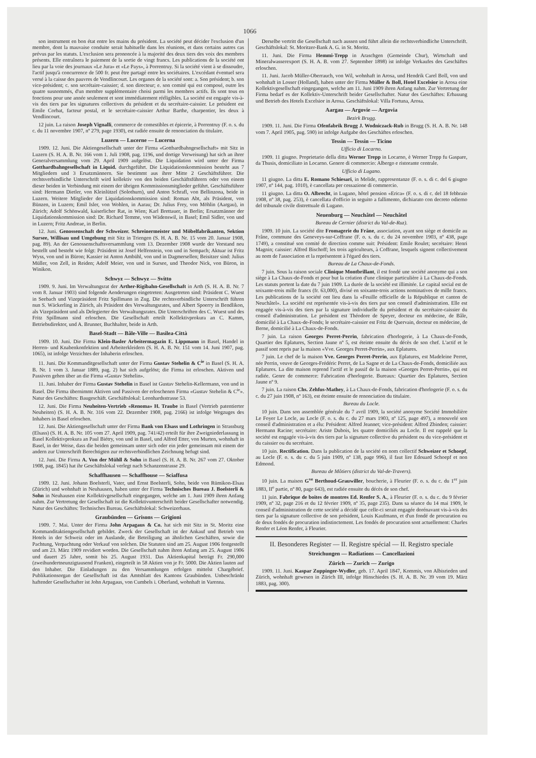1066
son instrument en bon état entre les mains du président. La société peut décider l'exclusion d'un membre, dont la mauvaise conduite serait habituelle dans les réunions, et dans certains autres cas prévus par les statuts. L'exclusion sera prononcée à la majorité des deux tiers des voix des membres présents. Elle entraînera le paiement de la sortie de vingt francs. Les publications de la société ont lieu par la voie des journaux «Le Jura» et «Le Pays», à Porrentruy. Si la société vient à se dissoudre, l'actif jusqu'à concurrence de 500 fr. peut être partagé entre les sociétaires. L'excédant éventuel sera versé à la caisse des pauvres de Vendlincourt. Les organes de la société sont: a. Son président; b. son vice-président; c. son secrétaire-caissier; d. son directeur; e. son comité qui est composé, outre les quatre susnommés, d'un membre supplémentaire choisi parmi les membres actifs. Ils sont tous en fonctions pour une année seulement et sont immédiatement rééligibles. La société est engagée vis-à-vis des tiers par les signatures collectives du président et du secrétaire-caissier. Le président est Emile Corbat, facteur postal, et le secrétaire-caissier Arthur Barthe, charpentier, les deux à Vendlincourt.
12 juin. La raison Joseph Vignalli, commerce de comestibles et épicerie, à Porrentruy (F. o. s. du c. du 11 novembre 1907, nº 279, page 1930), est radiée ensuite de renonciation du titulaire.
Luzern — Lucerne — Lucerna
1909. 12. Juni. Die Aktiengesellschaft unter der Firma «Gottbardbahngesellschaft» mit Sitz in Luzern (S. H. A. B. Nr. 166 vom 1. Juli 1908, pag. 1196, und dortige Verweisung) hat sich an ihrer Generalversammlung vom 29. April 1909 aufgelöst. Die Liquidation wird unter der Firma Gotthardbahngesellschaft in Liquid. durchgeführt. Die Liquidationskommission besteht aus 7 Mitgliedern und 3 Ersatzmännern. Sie bestimmt aus ihrer Mitte 2 Geschäftsführer. Die rechtsverbindliche Unterschrift wird kollektiv von den beiden Geschäftsführern oder von einem dieser beiden in Verbindung mit einem der übrigen Kommissionsmitglieder geführt. Geschäftsführer sind: Hermann Dietler, von Kleinlützel (Solothurn), und Anton Schrafl, von Bellinzona, beide in Luzern. Weitere Mitglieder der Liquidationskommission sind: Roman Abt, als Präsident, von Bünzen, in Luzern; Emil Isler, von Wohlen, in Aarau; Dr. Julius Frey, von Möhlin (Aargau), in Zürich; Adolf Schönwald, kaiserlicher Rat, in Wien; Karl Brettauer, in Berlin; Ersatzmänner der Liquidationskommission sind: Dr. Richard Temme, von Wädenswil, in Basel; Emil Sidler, von und in Luzern; Fritz Andreae, in Berlin.
12. Juni. Genossenschaft der Schweizer. Schreinermeister und Möbelfabrikanten, Sektion Sursee, Willisau und Umgebung mit Sitz in Triengen (S. H. A. B. Nr. 15 vom 20. Januar 1908, pag. 89). An der Genossenschaftsversammlung vom 13. Dezember 1908 wurde der Vorstand neu bestellt und besteht wie folgt: Präsident ist Josef Helfenstein, von und in Sempach; Aktuar ist Fritz Wyss, von und in Büron; Kassier ist Anton Ambühl, von und in Dagmersellen; Beisitzer sind: Julius Müller, von Zell, in Reiden; Adolf Meier, von und in Sursee, und Theodor Nick, von Büron, in Winikon.
Schwyz — Schwyz — Svitto
1909. 9. Juni. Im Verwaltungsrat der Arther-Rigibahn-Gesellschaft in Arth (S. H. A. B. Nr. 7 vom 8. Januar 1903) sind folgende Aenderungen eingetreten: Ausgetreten sind: Präsident C. Wuest in Seebach und Vizepräsident Fritz Spillmann in Zug. Die rechtsverbindliche Unterschrift führen nun S. Wäckerling in Zürich, als Präsident des Verwaltungsrates, und Albert Spoerry in Bendlikon, als Vizepräsident und als Delegierter des Verwaltungsrates. Die Unterschriften des C. Wuest und des Fritz Spillmann sind erloschen. Die Gesellschaft erteilt Kollektivprokura an C. Kamm, Betriebsdirektor, und A. Brunner, Buchhalter, beide in Arth.
Basel-Stadt — Bâle-Ville — Basilea-Città
1909. 10. Juni. Die Firma Klein-Basler Arbeitermagazin E. Lippmann in Basel, Handel in Herren- und Knabenkonfektion und Arbeiterkleidern (S. H. A. B. Nr. 151 vom 14. Juni 1907, pag. 1065), ist infolge Verzichtes der Inhaberin erloschen.
11. Juni. Die Kommanditgesellschaft unter der Firma Gustav Stehelin & C<sup>ie</sup> in Basel (S. H. A. B. Nr. 1 vom 3. Januar 1889, pag. 2) hat sich aufgelöst; die Firma ist erloschen. Aktiven und Passiven gehen über an die Firma «Gustav Stehelin».
11. Juni. Inhaber der Firma Gustav Stehelin in Basel ist Gustav Stehelin-Kellermann, von und in Basel. Die Firma übernimmt Aktiven und Passiven der erloschenen Firma «Gustav Stehelin & C<sup>ie</sup>». Natur des Geschäftes: Baugeschäft. Geschäftslokal: Leonhardsstrasse 53.
12. Juni. Die Firma Neuheiten-Vertrieb «Renoma» H. Traube in Basel (Vertrieb patentierter Neuheiten) (S. H. A. B. Nr. 316 vom 22. Dezember 1908, pag. 2166) ist infolge Wegzuges des Inhabers in Basel erloschen.
12. Juni. Die Aktiengesellschaft unter der Firma Bank von Elsass und Lothringen in Strassburg (Elsass) (S. H. A. B. Nr. 105 vom 27. April 1909, pag. 741/42) erteilt für ihre Zweigniederlassung in Basel Kollektivprokura an Paul Biétry, von und in Basel, und Alfred Etter, von Murten, wohnhaft in Basel, in der Weise, dass die beiden gemeinsam unter sich oder ein jeder gemeinsam mit einem der andern zur Unterschrift Berechtigten zur rechtsverbindlichen Zeichnung befugt sind.
12. Juni. Die Firma A. Von der Mühll & Sohn in Basel (S. H. A. B. Nr. 267 vom 27. Oktober 1908, pag. 1845) hat ihr Geschäftslokal verlegt nach Schanzenstrasse 29.
Schaffhausen — Schaffhouse — Sciaffusa
1909. 12. Juni. Johann Boelsterli, Vater, und Ernst Boelsterli, Sohn, beide von Rümikon-Elsau (Zürich) und wohnhaft in Neuhausen, haben unter der Firma Technisches Bureau J. Boelsterli & Sohn in Neuhausen eine Kollektivgesellschaft eingegangen, welche am 1. Juni 1909 ihren Anfang nahm. Zur Vertretung der Gesellschaft ist die Kollektivunterschrift beider Gesellschafter notwendig. Natur des Geschäftes: Technisches Bureau. Geschäftslokal: Schweizerhaus.
Graubünden — Grisons — Grigioni
1909. 7. Mai. Unter der Firma John Arpagaus & Co. hat sich mit Sitz in St. Moritz eine Kommanditaktiengesellschaft gebildet. Zweck der Gesellschaft ist der Ankauf und Betrieb von Hotels in der Schweiz oder im Auslande, die Beteiligung an ähnlichen Geschäften, sowie die Pachtung, Verpachtung oder Verkauf von solchen. Die Statuten sind am 25. August 1906 festgestellt und am 23. März 1909 revidiert worden. Die Gesellschaft nahm ihren Anfang am 25. August 1906 und dauert 25 Jahre, somit bis 25. August 1931. Das Aktienkapital beträgt Fr. 290,000 (zweihundertneunzigtausend Franken), eingeteilt in 58 Aktien von je Fr. 5000. Die Aktien lauten auf den Inhaber. Die Einladungen zu den Versammlungen erfolgen mittelst Chargébrief. Publikationsorgan der Gesellschaft ist das Amtsblatt des Kantons Graubünden. Unbeschränkt haftender Gesellschafter ist John Arpagaus, von Cumbels i. Oberland, wohnhaft in Varenna.
Derselbe vertritt die Gesellschaft nach aussen und führt allein die rechtsverbindliche Unterschrift. Geschäftslokal: St. Moritzer-Bank A. G. in St. Moritz.
11. Juni. Die Firma Hemmi-Trepp in Araschgen (Gemeinde Chur), Wirtschaft und Mineralwasserexport (S. H. A. B. vom 27. September 1898) ist infolge Verkaufes des Geschäftes erloschen.
11. Juni. Jacob Müller-Oberrauch, von Wil, wohnhaft in Arosa, und Hendrik Carel Boll, von und wohnhaft in Losser (Holland), haben unter der Firma Müller & Boll, Hotel Excelsior in Arosa eine Kollektivgesellschaft eingegangen, welche am 11. Juni 1909 ihren Anfang nahm. Zur Vertretung der Firma bedarf es der Kollektiv-Unterschrift beider Gesellschafter. Natur des Geschäftes: Erbauung und Betrieb des Hotels Excelsior in Arosa. Geschäftslokal: Villa Fortuna, Arosa.
Aargau — Argovie — Argovia
Bezirk Brugg.
1909. 11. Juni. Die Firma Ofenfabrik Brugg J. Wodniczack-Rub in Brugg (S. H. A. B. Nr. 148 vom 7. April 1905, pag. 590) ist infolge Aufgabe des Geschäftes erloschen.
Tessin — Tessin — Ticino
Ufficio di Locarno.
1909. 11 giugno. Proprietario della ditta Werner Trepp in Locarno, è Werner Trepp fu Gaspare, da Thusis, domiciliato in Locarno. Genere di commercio: Albergo e ristorante centrale.
Ufficio di Lugano.
11 giugno. La ditta E. Romano Schiesari, in Melide, rappresentanze (F. o. s. di c. del 6 giugno 1907, nº 144, pag. 1010), è cancellata per cessazione di commercio.
11 giugno. La ditta O. Albrecht, in Lugano, hôtel pension «Erica» (F. o. s. di c. del 18 febbraio 1908, nº 38, pag. 253), è cancellata d'officio in seguito a fallimento, dichiarato con decreto odierno del tribunale civile distrettuale di Lugano.
Neuenburg — Neuchâtel — Neuchâtel
Bureau de Cernier (district du Val-de-Ruz).
1909. 10 juin. La société dite Fromagerie du Frâne, association, ayant son siège et domicile au Frâne, commune des Geneveys-sur-Coffrane (F. o. s. du c. du 24 novembre 1903, nº 438, page 1749), a constitué son comité de direction comme suit: Président: Emile Roulet; secrétaire: Henri Magnin; caissier: Alfred Bischoff; les trois agriculteurs, à Coffrane, lesquels signent collectivement au nom de l'association et la représentent à l'égard des tiers.
Bureau de La Chaux-de-Fonds.
7 juin. Sous la raison sociale Clinique Montbrillant, il est fondé une société anonyme qui a son siège à La Chaux-de-Fonds et pour but la création d'une clinique particulière à La Chaux-de-Fonds. Les statuts portent la date du 7 juin 1909. La durée de la société est illimitée. Le capital social est de soixante-trois mille francs (fr. 63,000), divisé en soixante-trois actions nominatives de mille francs. Les publications de la société ont lieu dans la «Feuille officielle de la République et canton de Neuchâtel». La société est représentée vis-à-vis des tiers par son conseil d'administration. Elle est engagée vis-à-vis des tiers par la signature individuelle du président et du secrétaire-caissier du conseil d'administration. Le président est Théodore de Speyer, docteur en médecine, de Bâle, domicilié à La Chaux-de-Fonds; le secrétaire-caissier est Fritz de Quervain, docteur en médecine, de Berne, domicilié à La Chaux-de-Fonds.
7 juin. La raison Georges Perret-Perrin, fabrication d'horlogerie, à La Chaux-de-Fonds, Quartier des Eplatures, Section Jaune nº 5, est éteinte ensuite du décès de son chef. L'actif et le passif sont repris par la maison «Vve. Georges Perret-Perrin», aux Eplatures.
7 juin. Le chef de la maison Vve. Georges Perret-Perrin, aux Eplatures, est Madeleine Perret, née Perrin, veuve de Georges-Frédéric Perret, de La Sagne et de La Chaux-de-Fonds, domiciliée aux Eplatures. La dite maison reprend l'actif et le passif de la maison «Georges Perret-Perrin», qui est radiée. Genre de commerce: Fabrication d'horlogerie. Bureaux: Quartier des Eplatures, Section Jaune nº 9.
7 juin. La raison Chs. Zehfus-Mathey, à La Chaux-de-Fonds, fabrication d'horlogerie (F. o. s. du c. du 27 juin 1908, nº 163), est éteinte ensuite de renonciation du titulaire.
Bureau du Locle.
10 juin. Dans son assemblée générale du 7 avril 1909, la société anonyme Société Immobilière Le Foyer Le Locle, au Locle (F. o. s. du c. du 27 mars 1903, nº 125, page 497), a renouvelé son conseil d'administration et a élu: Président: Alfred Jeannet; vice-président: Alfred Zbinden; caissier: Hermann Racine; secrétaire: Ariste Dubois, les quatre domiciliés au Locle. Il est rappelé que la société est engagée vis-à-vis des tiers par la signature collective du président ou du vice-président et du caissier ou du secrétaire.
10 juin. Rectification. Dans la publication de la société en nom collectif Schweizer et Schoepf, au Locle (F. o. s. du c. du 5 juin 1909, nº 138, page 996), il faut lire Edouard Schoepf et non Edmond.
Bureau de Môtiers (district du Val-de-Travers).
10 juin. La maison G<sup>ve</sup> Berthoud-Grauwiller, boucherie, à Fleurier (F. o. s. du c. du 1<sup>er</sup> juin 1883, II<sup>e</sup> partie, nº 80, page 643), est radiée ensuite du décès de son chef.
11 juin. Fabrique de boites de montres Ed. Renfer S. A., à Fleurier (F. o. s. du c. du 9 février 1909, nº 32, page 216 et du 12 février 1909, nº 35, page 235). Dans sa séance du 14 mai 1909, le conseil d'administration de cette société a décidé que celle-ci serait engagée dorénavant vis-à-vis des tiers par la signature collective de son président, Louis Kaufmann, et d'un fondé de procuration ou de deux fondés de procuration indistinctement. Les fondés de procuration sont actuellement: Charles Renfer et Léon Renfer, à Fleurier.
II. Besonderes Register — II. Registre spécial — II. Registro speciale
Streichungen — Radiations — Cancellazioni
Zürich — Zurich — Zurigo
1909. 11. Juni. Kaspar Zuppinger-Wydler, geb. 17. April 1847, Kommis, von Albisrieden und Zürich, wohnhaft gewesen in Zürich III, infolge Hinschiedes (S. H. A. B. Nr. 39 vom 19. März 1883, pag. 300).